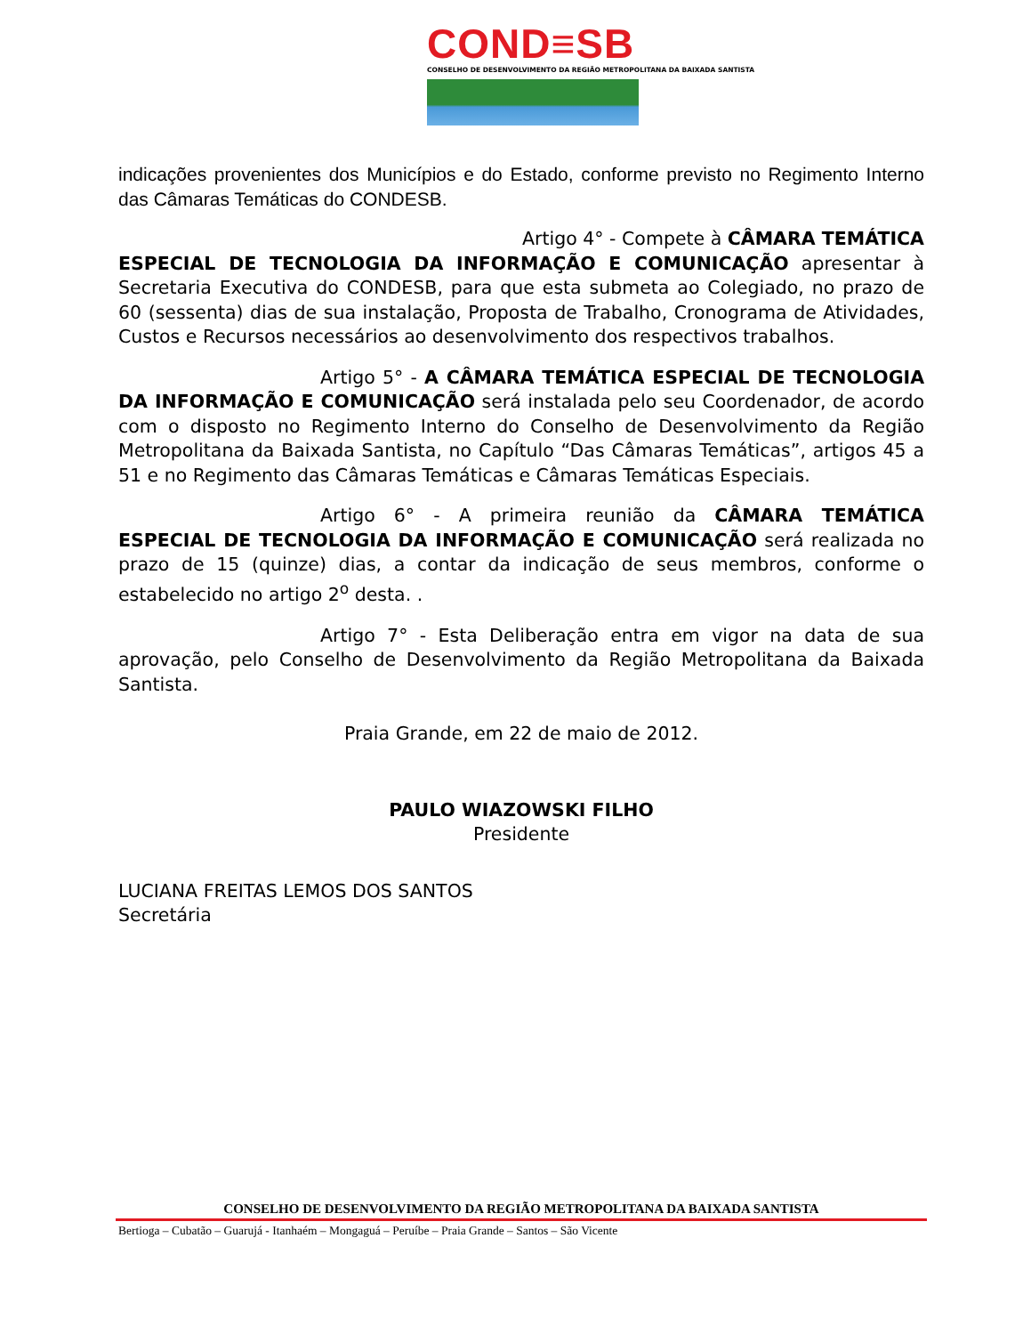COND≡SB
CONSELHO DE DESENVOLVIMENTO DA REGIÃO METROPOLITANA DA BAIXADA SANTISTA
indicações provenientes dos Municípios e do Estado, conforme previsto no Regimento Interno das Câmaras Temáticas do CONDESB.
Artigo 4° - Compete à CÂMARA TEMÁTICA ESPECIAL DE TECNOLOGIA DA INFORMAÇÃO E COMUNICAÇÃO apresentar à Secretaria Executiva do CONDESB, para que esta submeta ao Colegiado, no prazo de 60 (sessenta) dias de sua instalação, Proposta de Trabalho, Cronograma de Atividades, Custos e Recursos necessários ao desenvolvimento dos respectivos trabalhos.
Artigo 5° - A CÂMARA TEMÁTICA ESPECIAL DE TECNOLOGIA DA INFORMAÇÃO E COMUNICAÇÃO será instalada pelo seu Coordenador, de acordo com o disposto no Regimento Interno do Conselho de Desenvolvimento da Região Metropolitana da Baixada Santista, no Capítulo “Das Câmaras Temáticas”, artigos 45 a 51 e no Regimento das Câmaras Temáticas e Câmaras Temáticas Especiais.
Artigo 6° - A primeira reunião da CÂMARA TEMÁTICA ESPECIAL DE TECNOLOGIA DA INFORMAÇÃO E COMUNICAÇÃO será realizada no prazo de 15 (quinze) dias, a contar da indicação de seus membros, conforme o estabelecido no artigo 2<sup>o</sup> desta. .
Artigo 7° - Esta Deliberação entra em vigor na data de sua aprovação, pelo Conselho de Desenvolvimento da Região Metropolitana da Baixada Santista.
Praia Grande, em 22 de maio de 2012.
PAULO WIAZOWSKI FILHO
Presidente
LUCIANA FREITAS LEMOS DOS SANTOS
Secretária
CONSELHO DE DESENVOLVIMENTO DA REGIÃO METROPOLITANA DA BAIXADA SANTISTA
Bertioga – Cubatão – Guarujá - Itanhaém – Mongaguá – Peruíbe – Praia Grande – Santos – São Vicente